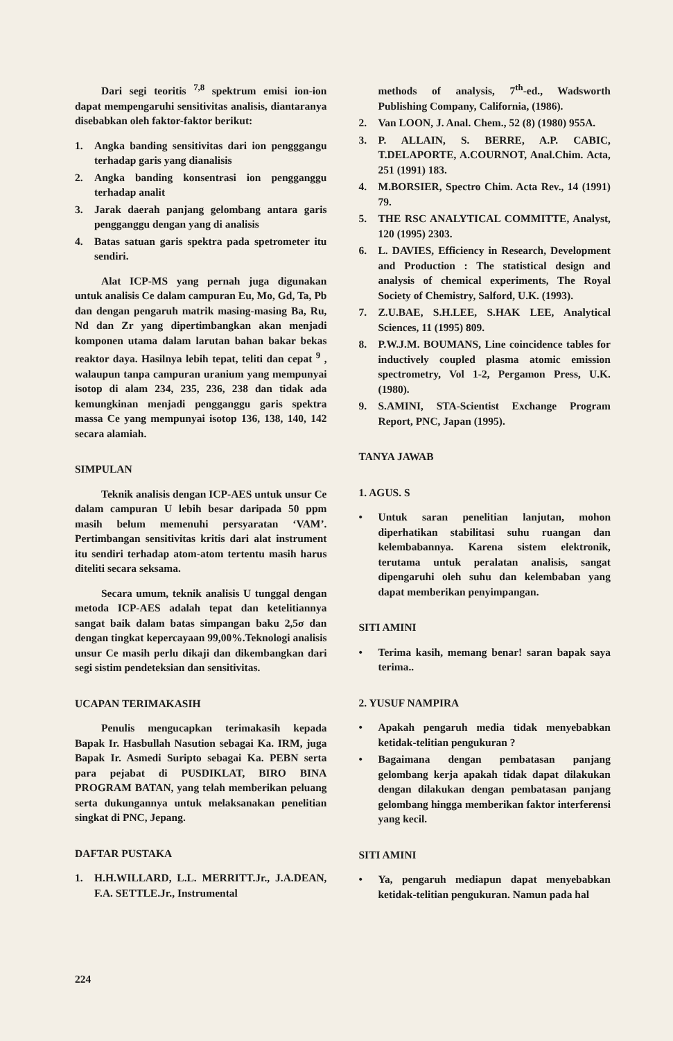Dari segi teoritis <sup>7,8</sup> spektrum emisi ion-ion dapat mempengaruhi sensitivitas analisis, diantaranya disebabkan oleh faktor-faktor berikut:
1. Angka banding sensitivitas dari ion pengggangu terhadap garis yang dianalisis
2. Angka banding konsentrasi ion pengganggu terhadap analit
3. Jarak daerah panjang gelombang antara garis pengganggu dengan yang di analisis
4. Batas satuan garis spektra pada spetrometer itu sendiri.
Alat ICP-MS yang pernah juga digunakan untuk analisis Ce dalam campuran Eu, Mo, Gd, Ta, Pb dan dengan pengaruh matrik masing-masing Ba, Ru, Nd dan Zr yang dipertimbangkan akan menjadi komponen utama dalam larutan bahan bakar bekas reaktor daya. Hasilnya lebih tepat, teliti dan cepat <sup>9</sup> , walaupun tanpa campuran uranium yang mempunyai isotop di alam 234, 235, 236, 238 dan tidak ada kemungkinan menjadi pengganggu garis spektra massa Ce yang mempunyai isotop 136, 138, 140, 142 secara alamiah.
SIMPULAN
Teknik analisis dengan ICP-AES untuk unsur Ce dalam campuran U lebih besar daripada 50 ppm masih belum memenuhi persyaratan ‘VAM’. Pertimbangan sensitivitas kritis dari alat instrument itu sendiri terhadap atom-atom tertentu masih harus diteliti secara seksama.
Secara umum, teknik analisis U tunggal dengan metoda ICP-AES adalah tepat dan ketelitiannya sangat baik dalam batas simpangan baku 2,5σ dan dengan tingkat kepercayaan 99,00%.Teknologi analisis unsur Ce masih perlu dikaji dan dikembangkan dari segi sistim pendeteksian dan sensitivitas.
UCAPAN TERIMAKASIH
Penulis mengucapkan terimakasih kepada Bapak Ir. Hasbullah Nasution sebagai Ka. IRM, juga Bapak Ir. Asmedi Suripto sebagai Ka. PEBN serta para pejabat di PUSDIKLAT, BIRO BINA PROGRAM BATAN, yang telah memberikan peluang serta dukungannya untuk melaksanakan penelitian singkat di PNC, Jepang.
DAFTAR PUSTAKA
1. H.H.WILLARD, L.L. MERRITT.Jr., J.A.DEAN, F.A. SETTLE.Jr., Instrumental
methods of analysis, 7<sup>th</sup>-ed., Wadsworth Publishing Company, California, (1986).
2. Van LOON, J. Anal. Chem., 52 (8) (1980) 955A.
3. P. ALLAIN, S. BERRE, A.P. CABIC, T.DELAPORTE, A.COURNOT, Anal.Chim. Acta, 251 (1991) 183.
4. M.BORSIER, Spectro Chim. Acta Rev., 14 (1991) 79.
5. THE RSC ANALYTICAL COMMITTE, Analyst, 120 (1995) 2303.
6. L. DAVIES, Efficiency in Research, Development and Production : The statistical design and analysis of chemical experiments, The Royal Society of Chemistry, Salford, U.K. (1993).
7. Z.U.BAE, S.H.LEE, S.HAK LEE, Analytical Sciences, 11 (1995) 809.
8. P.W.J.M. BOUMANS, Line coincidence tables for inductively coupled plasma atomic emission spectrometry, Vol 1-2, Pergamon Press, U.K. (1980).
9. S.AMINI, STA-Scientist Exchange Program Report, PNC, Japan (1995).
TANYA JAWAB
1. AGUS. S
• Untuk saran penelitian lanjutan, mohon diperhatikan stabilitasi suhu ruangan dan kelembabannya. Karena sistem elektronik, terutama untuk peralatan analisis, sangat dipengaruhi oleh suhu dan kelembaban yang dapat memberikan penyimpangan.
SITI AMINI
• Terima kasih, memang benar! saran bapak saya terima..
2. YUSUF NAMPIRA
• Apakah pengaruh media tidak menyebabkan ketidak-telitian pengukuran ?
• Bagaimana dengan pembatasan panjang gelombang kerja apakah tidak dapat dilakukan dengan dilakukan dengan pembatasan panjang gelombang hingga memberikan faktor interferensi yang kecil.
SITI AMINI
• Ya, pengaruh mediapun dapat menyebabkan ketidak-telitian pengukuran. Namun pada hal
224